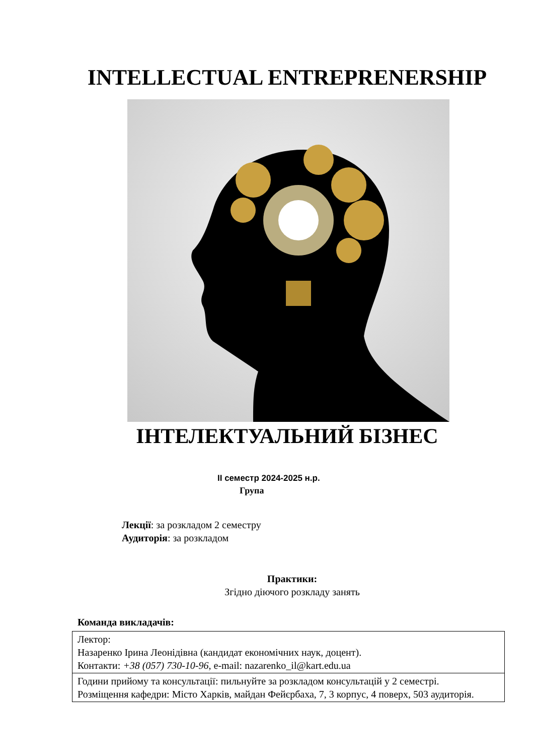INTELLECTUAL ENTREPRENERSHIP
ІНТЕЛЕКТУАЛЬНИЙ БІЗНЕС
ІІ семестр 2024-2025 н.р.
Група
Лекції: за розкладом 2 семестру
Аудиторія: за розкладом
Практики:
Згідно діючого розкладу занять
Команда викладачів:
| Лектор: Назаренко Ірина Леонідівна (кандидат економічних наук, доцент). Контакти: +38 (057) 730-10-96, e-mail: nazarenko_il@kart.edu.ua |
| Години прийому та консультації: пильнуйте за розкладом консультацій у 2 семестрі. Розміщення кафедри: Місто Харків, майдан Фейєрбаха, 7, 3 корпус, 4 поверх, 503 аудиторія. |